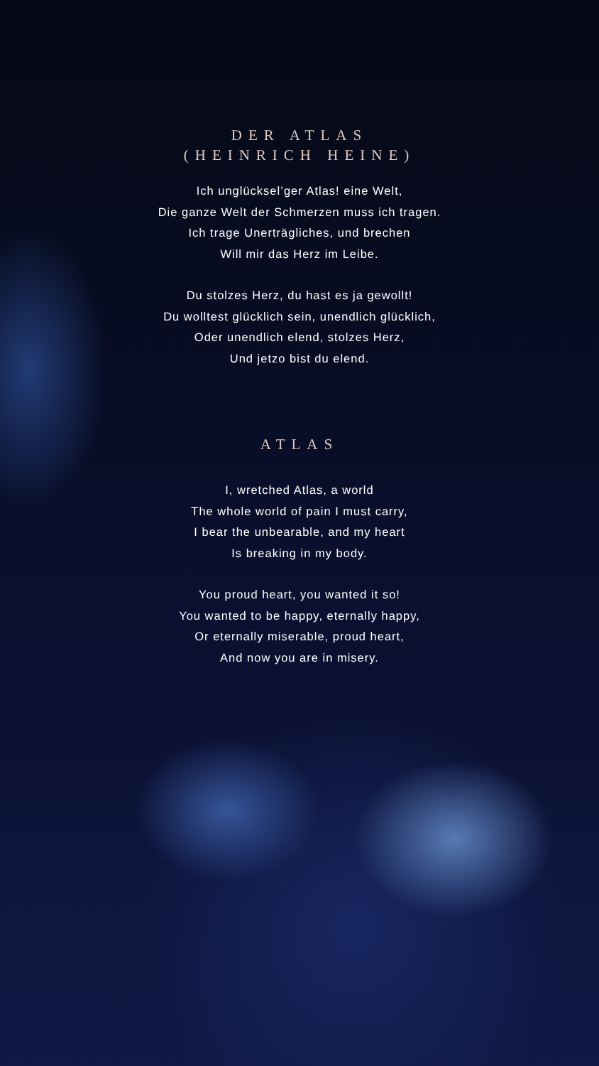DER ATLAS
(HEINRICH HEINE)
Ich unglücksel’ger Atlas! eine Welt,
Die ganze Welt der Schmerzen muss ich tragen.
Ich trage Unerträgliches, und brechen
Will mir das Herz im Leibe.
Du stolzes Herz, du hast es ja gewollt!
Du wolltest glücklich sein, unendlich glücklich,
Oder unendlich elend, stolzes Herz,
Und jetzo bist du elend.
ATLAS
I, wretched Atlas, a world
The whole world of pain I must carry,
I bear the unbearable, and my heart
Is breaking in my body.
You proud heart, you wanted it so!
You wanted to be happy, eternally happy,
Or eternally miserable, proud heart,
And now you are in misery.